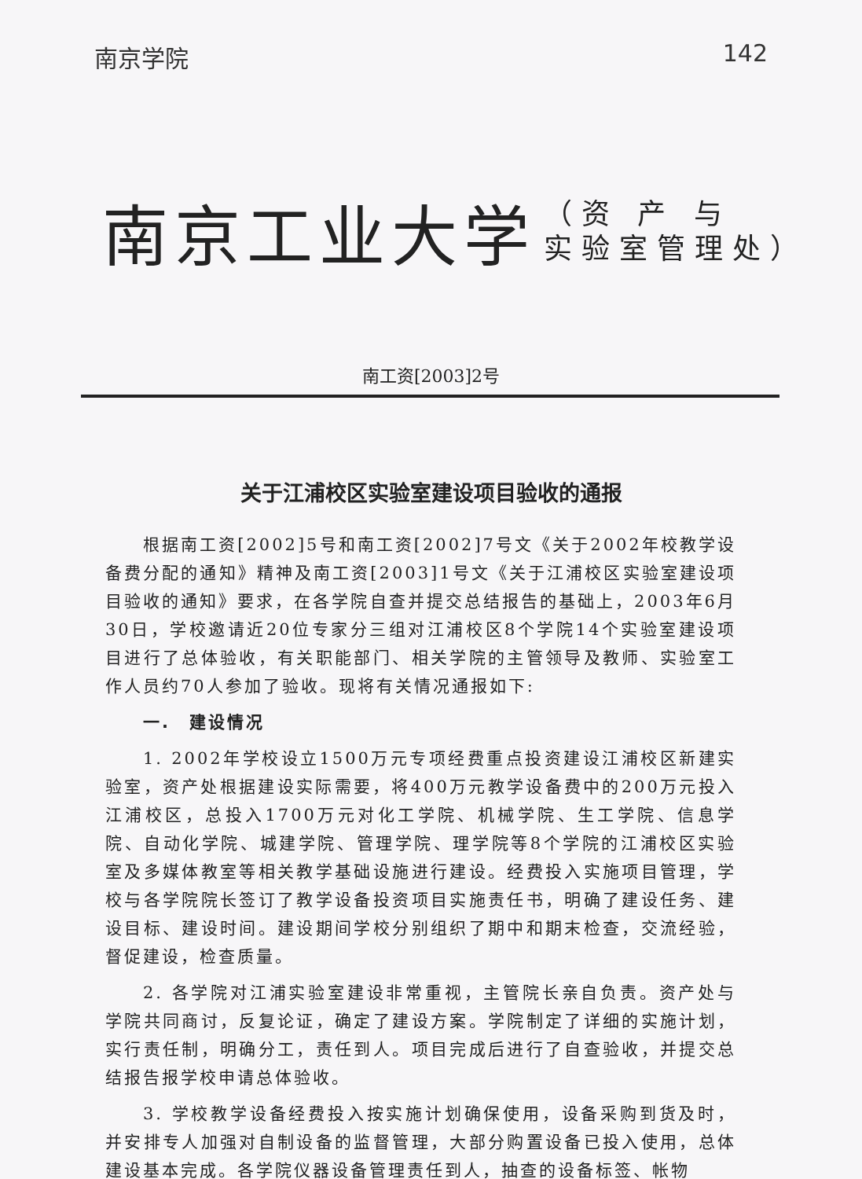南京学院 142
南京工业大学 （资 产 与
实验室管理处）
南工资[2003]2号
关于江浦校区实验室建设项目验收的通报
根据南工资[2002]5号和南工资[2002]7号文《关于2002年校教学设备费分配的通知》精神及南工资[2003]1号文《关于江浦校区实验室建设项目验收的通知》要求，在各学院自查并提交总结报告的基础上，2003年6月30日，学校邀请近20位专家分三组对江浦校区8个学院14个实验室建设项目进行了总体验收，有关职能部门、相关学院的主管领导及教师、实验室工作人员约70人参加了验收。现将有关情况通报如下:
一.　建设情况
1. 2002年学校设立1500万元专项经费重点投资建设江浦校区新建实验室，资产处根据建设实际需要，将400万元教学设备费中的200万元投入江浦校区，总投入1700万元对化工学院、机械学院、生工学院、信息学院、自动化学院、城建学院、管理学院、理学院等8个学院的江浦校区实验室及多媒体教室等相关教学基础设施进行建设。经费投入实施项目管理，学校与各学院院长签订了教学设备投资项目实施责任书，明确了建设任务、建设目标、建设时间。建设期间学校分别组织了期中和期末检查，交流经验，督促建设，检查质量。
2. 各学院对江浦实验室建设非常重视，主管院长亲自负责。资产处与学院共同商讨，反复论证，确定了建设方案。学院制定了详细的实施计划，实行责任制，明确分工，责任到人。项目完成后进行了自查验收，并提交总结报告报学校申请总体验收。
3. 学校教学设备经费投入按实施计划确保使用，设备采购到货及时，并安排专人加强对自制设备的监督管理，大部分购置设备已投入使用，总体建设基本完成。各学院仪器设备管理责任到人，抽查的设备标签、帐物